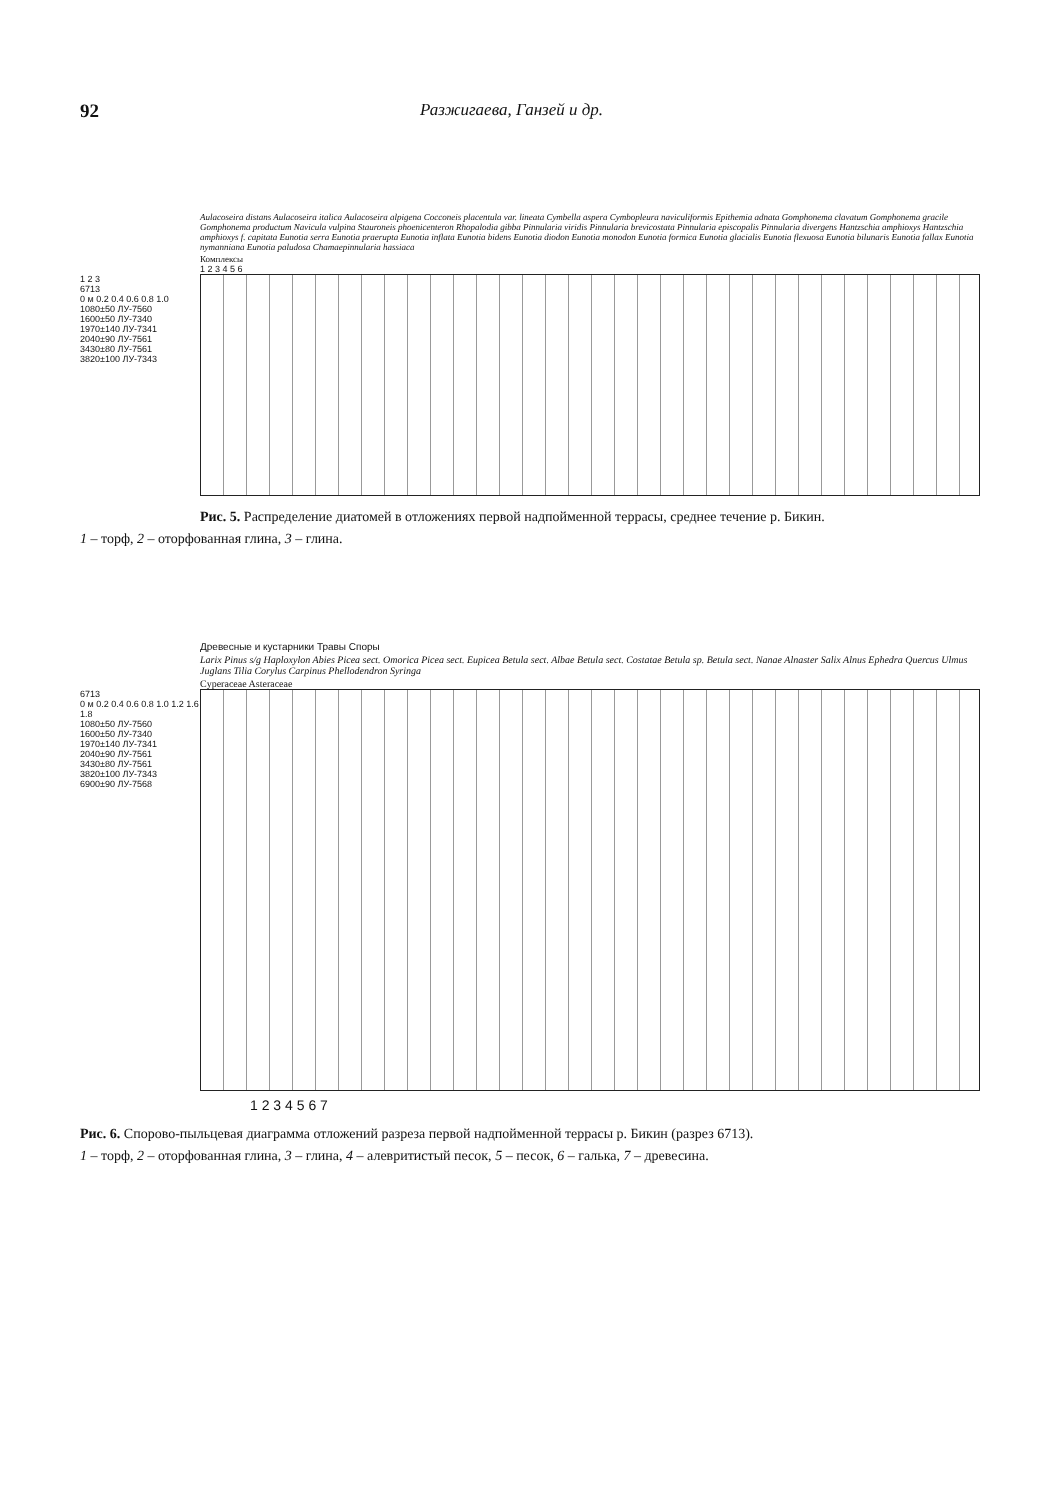92 Разжигаева, Ганзей и др.
Aulacoseira distans Aulacoseira italica Aulacoseira alpigena Cocconeis placentula var. lineata Cymbella aspera Cymbopleura naviculiformis Epithemia adnata Gomphonema clavatum Gomphonema gracile Gomphonema productum Navicula vulpina Stauroneis phoenicenteron Rhopalodia gibba Pinnularia viridis Pinnularia brevicostata Pinnularia episcopalis Pinnularia divergens Hantzschia amphioxys Hantzschia amphioxys f. capitata Eunotia serra Eunotia praerupta Eunotia inflata Eunotia bidens Eunotia diodon Eunotia monodon Eunotia formica Eunotia glacialis Eunotia flexuosa Eunotia bilunaris Eunotia fallax Eunotia nymanniana Eunotia paludosa Chamaepinnularia hassiaca Комплексы
1 2 3 4 5 6
1 2 3
6713
0 м 0.2 0.4 0.6 0.8 1.0
1080±50 ЛУ-7560
1600±50 ЛУ-7340
1970±140 ЛУ-7341
2040±90 ЛУ-7561
3430±80 ЛУ-7561
3820±100 ЛУ-7343
Рис. 5. Распределение диатомей в отложениях первой надпойменной террасы, среднее течение р. Бикин.
1 – торф, 2 – оторфованная глина, 3 – глина.
Древесные и кустарники Травы Споры Larix Pinus s/g Haploxylon Abies Picea sect. Omorica Picea sect. Eupicea Betula sect. Albae Betula sect. Costatae Betula sp. Betula sect. Nanae Alnaster Salix Alnus Ephedra Quercus Ulmus Juglans Tilia Corylus Carpinus Phellodendron Syringa Cyperaceae Asteraceae
6713
0 м 0.2 0.4 0.6 0.8 1.0 1.2 1.6 1.8
1080±50 ЛУ-7560
1600±50 ЛУ-7340
1970±140 ЛУ-7341
2040±90 ЛУ-7561
3430±80 ЛУ-7561
3820±100 ЛУ-7343
6900±90 ЛУ-7568
1 2 3 4 5 6 7
Рис. 6. Спорово-пыльцевая диаграмма отложений разреза первой надпойменной террасы р. Бикин (разрез 6713).
1 – торф, 2 – оторфованная глина, 3 – глина, 4 – алевритистый песок, 5 – песок, 6 – галька, 7 – древесина.